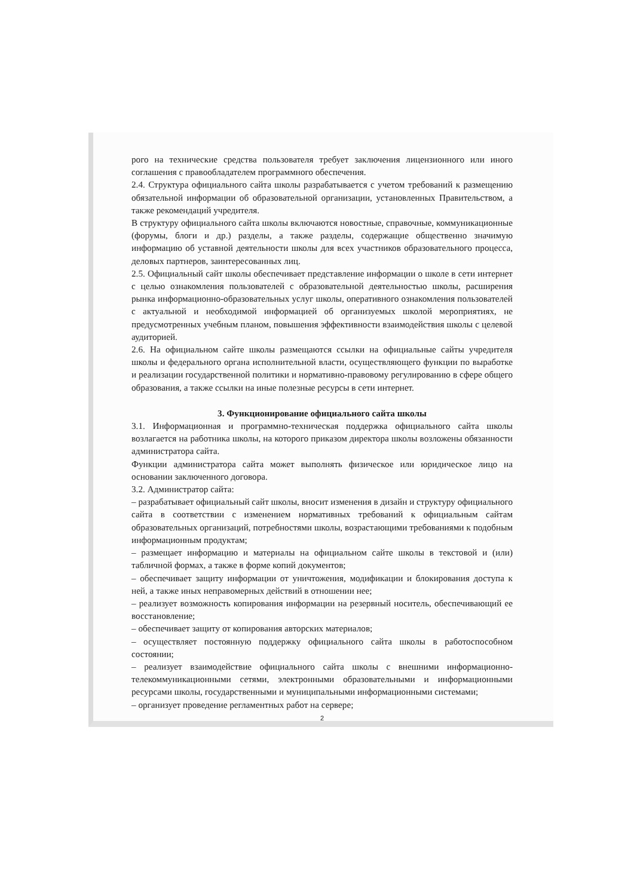рого на технические средства пользователя требует заключения лицензионного или иного соглашения с правообладателем программного обеспечения.
2.4. Структура официального сайта школы разрабатывается с учетом требований к размещению обязательной информации об образовательной организации, установленных Правительством, а также рекомендаций учредителя.
В структуру официального сайта школы включаются новостные, справочные, коммуникационные (форумы, блоги и др.) разделы, а также разделы, содержащие общественно значимую информацию об уставной деятельности школы для всех участников образовательного процесса, деловых партнеров, заинтересованных лиц.
2.5. Официальный сайт школы обеспечивает представление информации о школе в сети интернет с целью ознакомления пользователей с образовательной деятельностью школы, расширения рынка информационно-образовательных услуг школы, оперативного ознакомления пользователей с актуальной и необходимой информацией об организуемых школой мероприятиях, не предусмотренных учебным планом, повышения эффективности взаимодействия школы с целевой аудиторией.
2.6. На официальном сайте школы размещаются ссылки на официальные сайты учредителя школы и федерального органа исполнительной власти, осуществляющего функции по выработке и реализации государственной политики и нормативно-правовому регулированию в сфере общего образования, а также ссылки на иные полезные ресурсы в сети интернет.
3. Функционирование официального сайта школы
3.1. Информационная и программно-техническая поддержка официального сайта школы возлагается на работника школы, на которого приказом директора школы возложены обязанности администратора сайта.
Функции администратора сайта может выполнять физическое или юридическое лицо на основании заключенного договора.
3.2. Администратор сайта:
– разрабатывает официальный сайт школы, вносит изменения в дизайн и структуру официального сайта в соответствии с изменением нормативных требований к официальным сайтам образовательных организаций, потребностями школы, возрастающими требованиями к подобным информационным продуктам;
– размещает информацию и материалы на официальном сайте школы в текстовой и (или) табличной формах, а также в форме копий документов;
– обеспечивает защиту информации от уничтожения, модификации и блокирования доступа к ней, а также иных неправомерных действий в отношении нее;
– реализует возможность копирования информации на резервный носитель, обеспечивающий ее восстановление;
– обеспечивает защиту от копирования авторских материалов;
– осуществляет постоянную поддержку официального сайта школы в работоспособном состоянии;
– реализует взаимодействие официального сайта школы с внешними информационно-телекоммуникационными сетями, электронными образовательными и информационными ресурсами школы, государственными и муниципальными информационными системами;
– организует проведение регламентных работ на сервере;
2